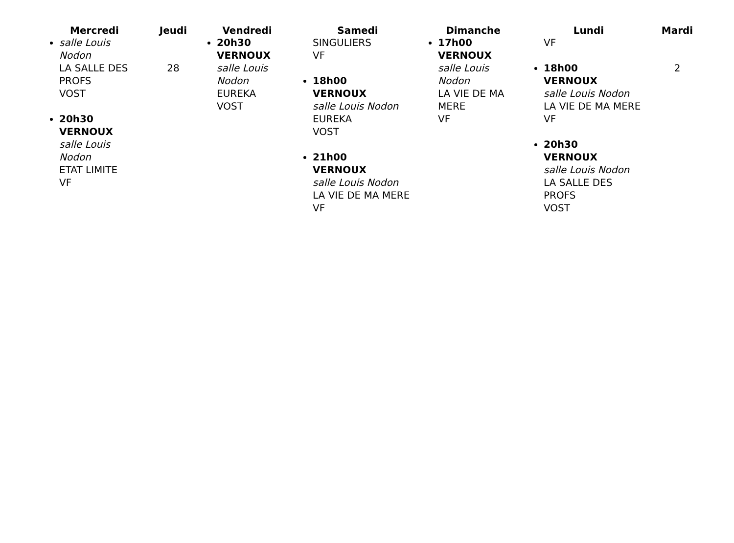| Mercredi | Jeudi | Vendredi | Samedi | Dimanche | Lundi | Mardi |
| --- | --- | --- | --- | --- | --- | --- |
| salle Louis Nodon LA SALLE DES PROFS VOST 20h30 VERNOUX salle Louis Nodon ETAT LIMITE VF | 28 | 20h30 VERNOUX salle Louis Nodon EUREKA VOST | SINGULIERS VF 18h00 VERNOUX salle Louis Nodon EUREKA VOST 21h00 VERNOUX salle Louis Nodon LA VIE DE MA MERE VF | 17h00 VERNOUX salle Louis Nodon LA VIE DE MA MERE VF | VF 18h00 VERNOUX salle Louis Nodon LA VIE DE MA MERE VF 20h30 VERNOUX salle Louis Nodon LA SALLE DES PROFS VOST | 2 |